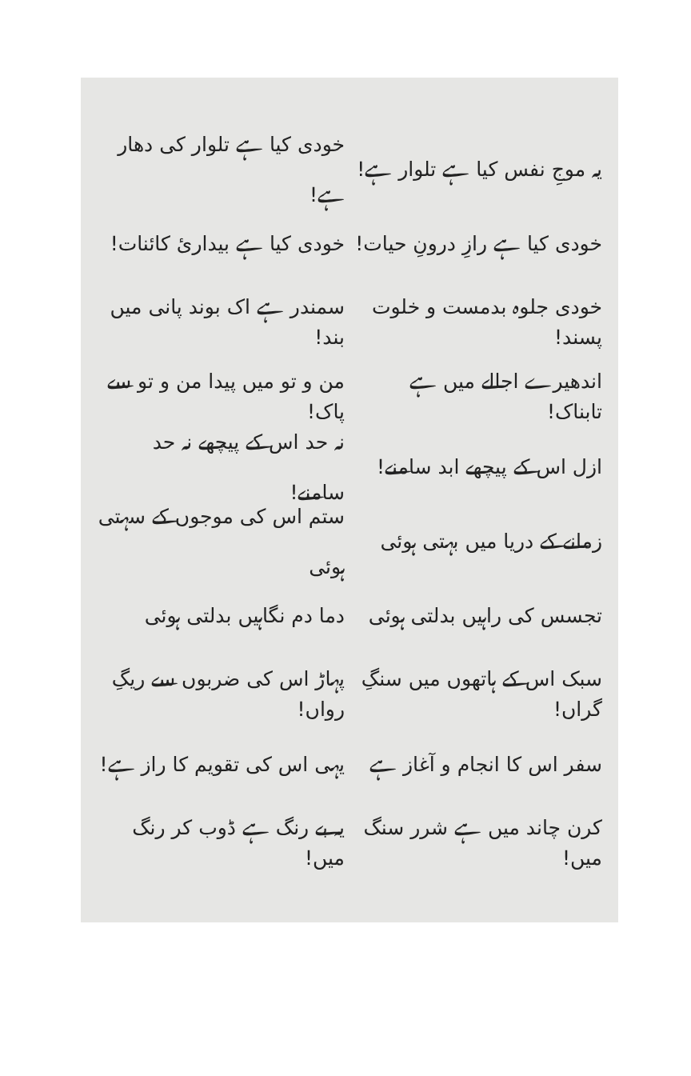یہ موجِ نفس کیا ہے تلوار ہے!
خودی کیا ہے تلوار کی دھار ہے!
خودی کیا ہے رازِ درونِ حیات!
خودی کیا ہے بیداریٔ کائنات!
خودی جلوہ بدمست و خلوت پسند!
سمندر ہے اک بوند پانی میں بند!
اندھیرے اجالے میں ہے تابناک!
من و تو میں پیدا من و تو سے پاک!
ازل اس کے پیچھے ابد سامنے!
نہ حد اس کے پیچھے نہ حد سامنے!
زمانے کے دریا میں بہتی ہوئی
ستم اس کی موجوں کے سہتی ہوئی
تجسس کی راہیں بدلتی ہوئی
دما دم نگاہیں بدلتی ہوئی
سبک اس کے ہاتھوں میں سنگِ گراں!
پہاڑ اس کی ضربوں سے ریگِ رواں!
سفر اس کا انجام و آغاز ہے
یہی اس کی تقویم کا راز ہے!
کرن چاند میں ہے شرر سنگ میں!
یہ بے رنگ ہے ڈوب کر رنگ میں!